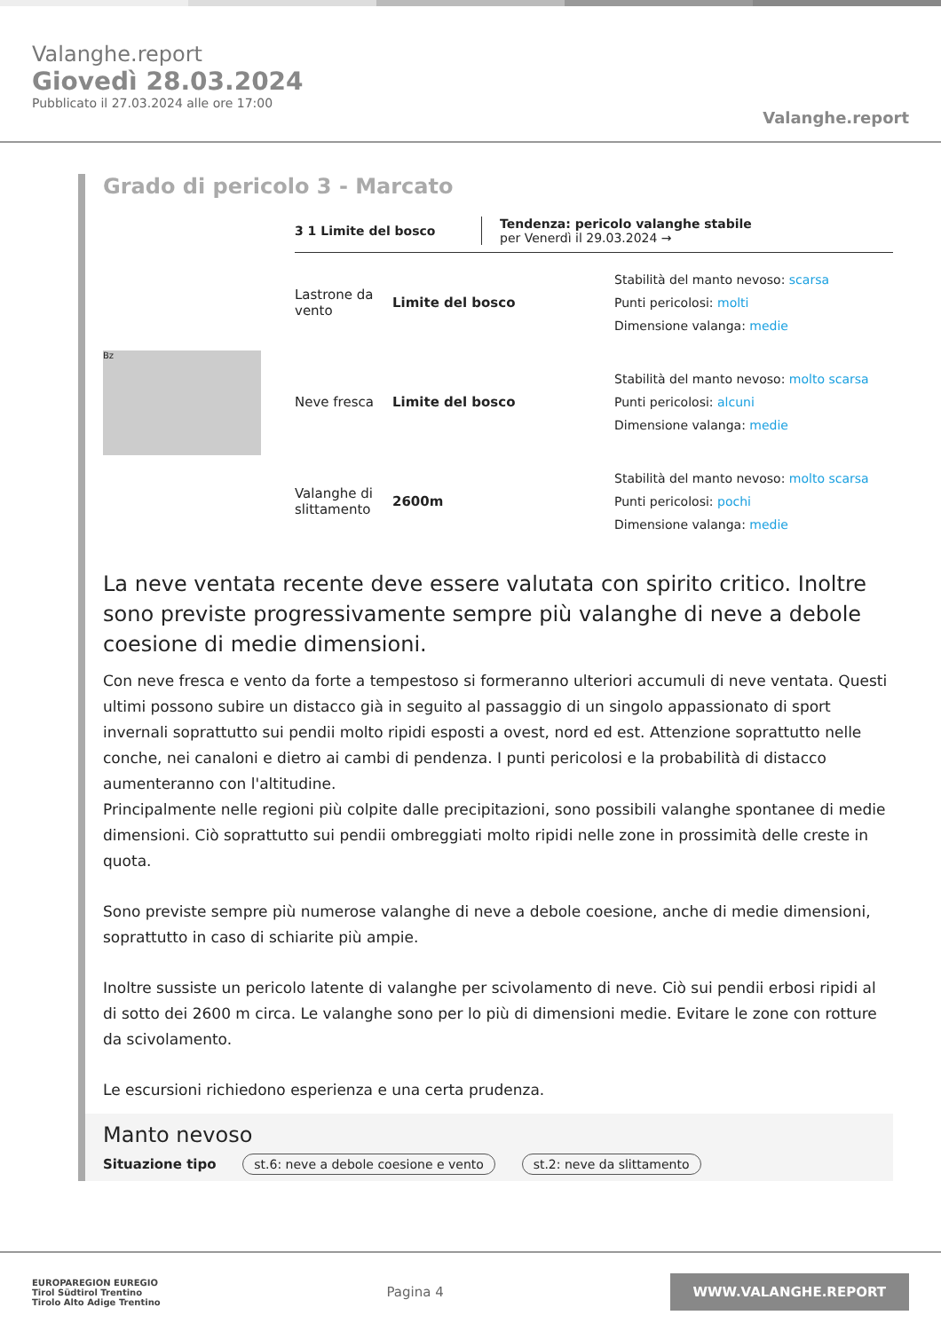Valanghe.report
Giovedì 28.03.2024
Pubblicato il 27.03.2024 alle ore 17:00
Valanghe.report
Grado di pericolo 3 - Marcato
3 1 Limite del bosco Tendenza: pericolo valanghe stabile
per Venerdì il 29.03.2024 →
Bz
Lastrone da vento
Limite del bosco
Stabilità del manto nevoso: scarsa
Punti pericolosi: molti
Dimensione valanga: medie
Neve fresca Limite del bosco
Stabilità del manto nevoso: molto scarsa
Punti pericolosi: alcuni
Dimensione valanga: medie
Valanghe di slittamento
2600m
Stabilità del manto nevoso: molto scarsa
Punti pericolosi: pochi
Dimensione valanga: medie
La neve ventata recente deve essere valutata con spirito critico. Inoltre sono previste progressivamente sempre più valanghe di neve a debole coesione di medie dimensioni.
Con neve fresca e vento da forte a tempestoso si formeranno ulteriori accumuli di neve ventata. Questi ultimi possono subire un distacco già in seguito al passaggio di un singolo appassionato di sport invernali soprattutto sui pendii molto ripidi esposti a ovest, nord ed est. Attenzione soprattutto nelle conche, nei canaloni e dietro ai cambi di pendenza. I punti pericolosi e la probabilità di distacco aumenteranno con l'altitudine.
Principalmente nelle regioni più colpite dalle precipitazioni, sono possibili valanghe spontanee di medie dimensioni. Ciò soprattutto sui pendii ombreggiati molto ripidi nelle zone in prossimità delle creste in quota.
Sono previste sempre più numerose valanghe di neve a debole coesione, anche di medie dimensioni, soprattutto in caso di schiarite più ampie.
Inoltre sussiste un pericolo latente di valanghe per scivolamento di neve. Ciò sui pendii erbosi ripidi al di sotto dei 2600 m circa. Le valanghe sono per lo più di dimensioni medie. Evitare le zone con rotture da scivolamento.
Le escursioni richiedono esperienza e una certa prudenza.
Manto nevoso
Situazione tipo st.6: neve a debole coesione e vento st.2: neve da slittamento
EUROPAREGION EUREGIO
Tirol Südtirol Trentino
Tirolo Alto Adige Trentino
Pagina 4
WWW.VALANGHE.REPORT